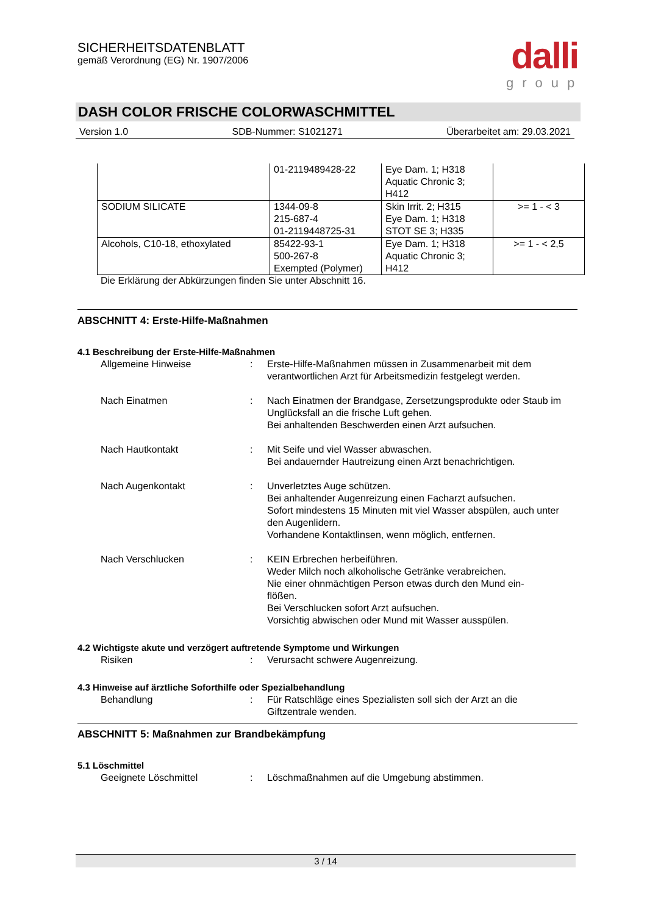SICHERHEITSDATENBLATT
gemäß Verordnung (EG) Nr. 1907/2006
dalli
group
DASH COLOR FRISCHE COLORWASCHMITTEL
Version 1.0 SDB-Nummer: S1021271 Überarbeitet am: 29.03.2021
| | 01-2119489428-22 | Eye Dam. 1; H318 Aquatic Chronic 3; H412 | |
| SODIUM SILICATE | 1344-09-8 215-687-4 01-2119448725-31 | Skin Irrit. 2; H315 Eye Dam. 1; H318 STOT SE 3; H335 | >= 1 - < 3 |
| Alcohols, C10-18, ethoxylated | 85422-93-1 500-267-8 Exempted (Polymer) | Eye Dam. 1; H318 Aquatic Chronic 3; H412 | >= 1 - < 2,5 |
Die Erklärung der Abkürzungen finden Sie unter Abschnitt 16.
ABSCHNITT 4: Erste-Hilfe-Maßnahmen
4.1 Beschreibung der Erste-Hilfe-Maßnahmen
Allgemeine Hinweise : Erste-Hilfe-Maßnahmen müssen in Zusammenarbeit mit dem verantwortlichen Arzt für Arbeitsmedizin festgelegt werden.
Nach Einatmen : Nach Einatmen der Brandgase, Zersetzungsprodukte oder Staub im Unglücksfall an die frische Luft gehen.
Bei anhaltenden Beschwerden einen Arzt aufsuchen.
Nach Hautkontakt : Mit Seife und viel Wasser abwaschen.
Bei andauernder Hautreizung einen Arzt benachrichtigen.
Nach Augenkontakt : Unverletztes Auge schützen.
Bei anhaltender Augenreizung einen Facharzt aufsuchen.
Sofort mindestens 15 Minuten mit viel Wasser abspülen, auch unter den Augenlidern.
Vorhandene Kontaktlinsen, wenn möglich, entfernen.
Nach Verschlucken : KEIN Erbrechen herbeiführen.
Weder Milch noch alkoholische Getränke verabreichen.
Nie einer ohnmächtigen Person etwas durch den Mund ein-
flößen.
Bei Verschlucken sofort Arzt aufsuchen.
Vorsichtig abwischen oder Mund mit Wasser ausspülen.
4.2 Wichtigste akute und verzögert auftretende Symptome und Wirkungen
Risiken : Verursacht schwere Augenreizung.
4.3 Hinweise auf ärztliche Soforthilfe oder Spezialbehandlung
Behandlung : Für Ratschläge eines Spezialisten soll sich der Arzt an die Giftzentrale wenden.
ABSCHNITT 5: Maßnahmen zur Brandbekämpfung
5.1 Löschmittel
Geeignete Löschmittel : Löschmaßnahmen auf die Umgebung abstimmen.
3 / 14